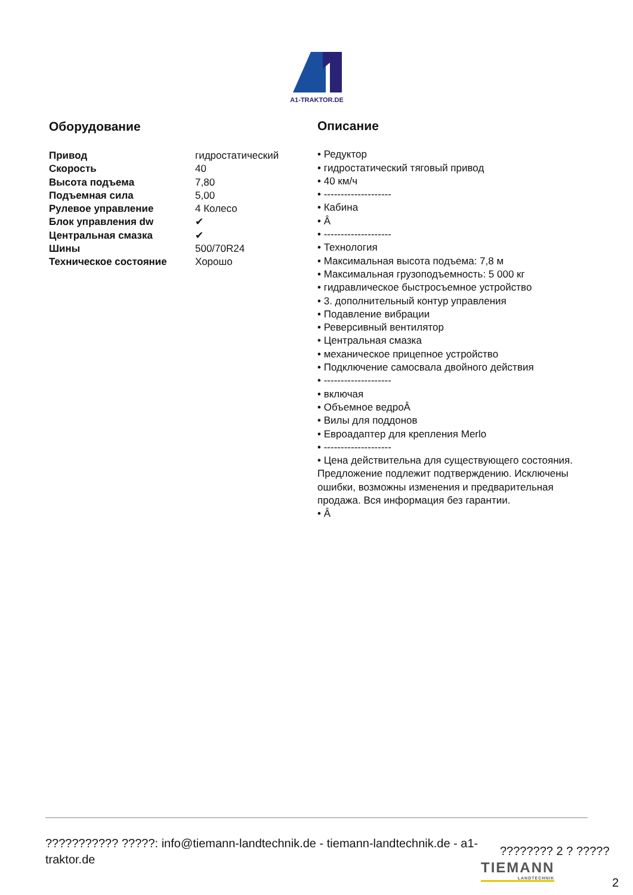A1-TRAKTOR.DE
Оборудование
| Привод | гидростатический |
| Скорость | 40 |
| Высота подъема | 7,80 |
| Подъемная сила | 5,00 |
| Рулевое управление | 4 Колесо |
| Блок управления dw | ✔ |
| Центральная смазка | ✔ |
| Шины | 500/70R24 |
| Техническое состояние | Хорошо |
Описание
• Редуктор
• гидростатический тяговый привод
• 40 км/ч
• --------------------
• Кабина
• Â
• --------------------
• Технология
• Максимальная высота подъема: 7,8 м
• Максимальная грузоподъемность: 5 000 кг
• гидравлическое быстросъемное устройство
• 3. дополнительный контур управления
• Подавление вибрации
• Реверсивный вентилятор
• Центральная смазка
• механическое прицепное устройство
• Подключение самосвала двойного действия
• --------------------
• включая
• Объемное ведроÂ
• Вилы для поддонов
• Евроадаптер для крепления Merlo
• --------------------
• Цена действительна для существующего состояния. Предложение подлежит подтверждению. Исключены ошибки, возможны изменения и предварительная продажа. Вся информация без гарантии.
• Â
??????????? ?????: info@tiemann-landtechnik.de - tiemann-landtechnik.de - a1-traktor.de
???????? 2 ? ?????
TIEMANN
LANDTECHNIK
2